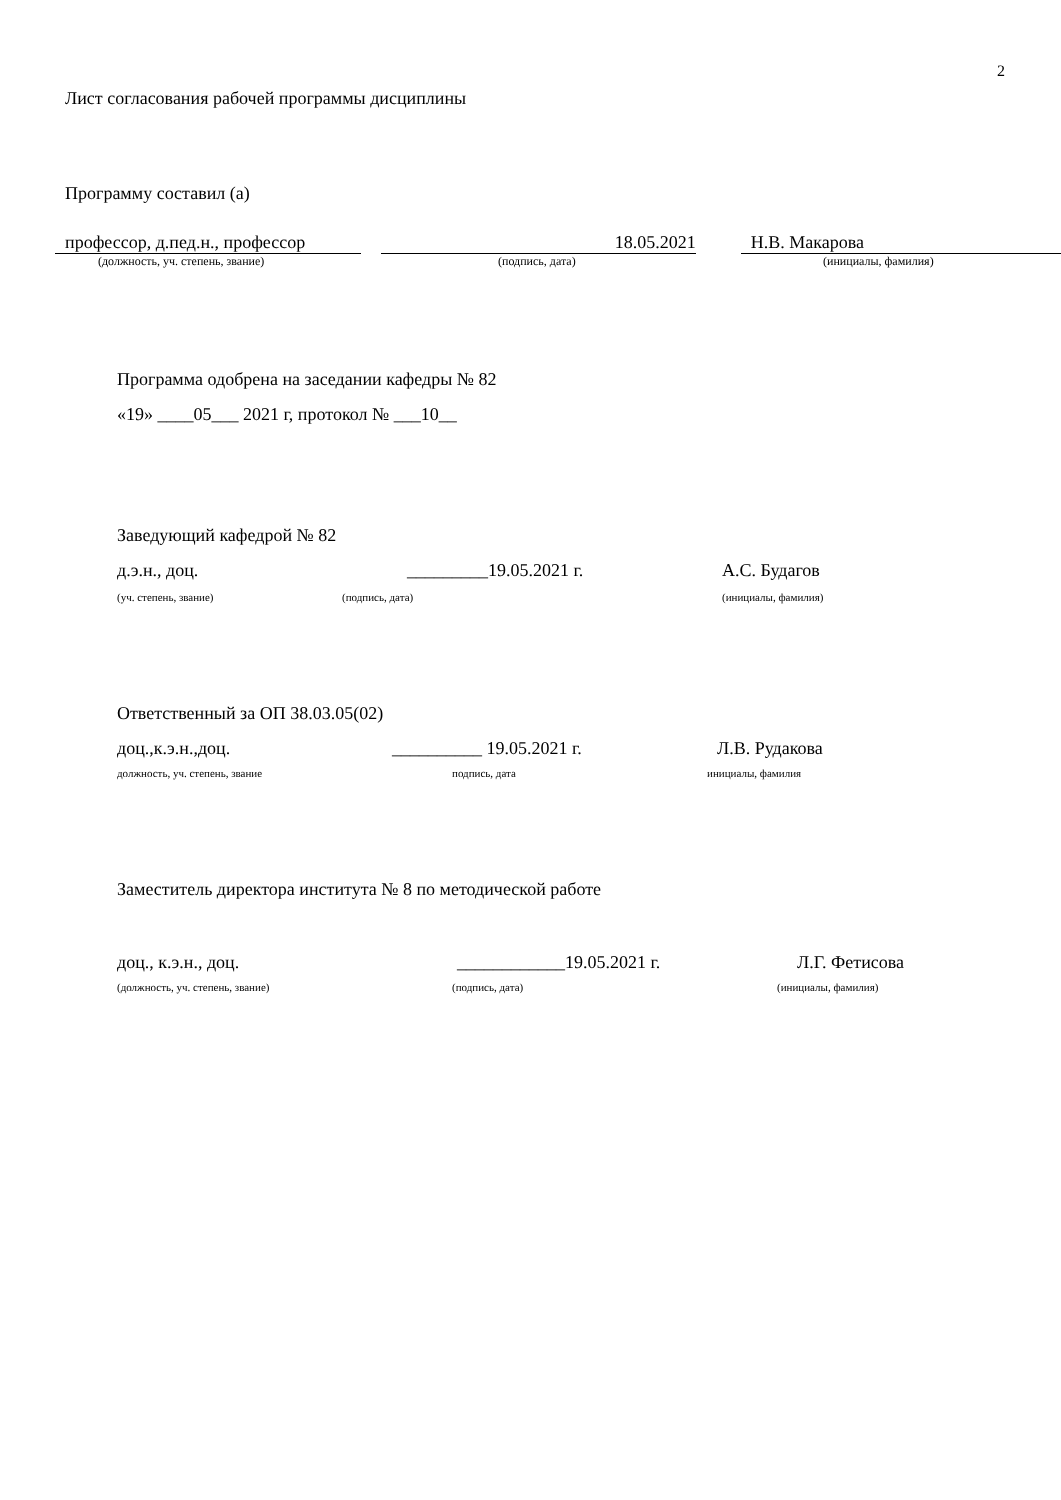2
Лист согласования рабочей программы дисциплины
Программу составил (а)
профессор, д.пед.н., профессор
18.05.2021
Н.В. Макарова
(должность, уч. степень, звание) (подпись, дата) (инициалы, фамилия)
Программа одобрена на заседании кафедры № 82
«19» ____05___ 2021 г, протокол № ___10__
Заведующий кафедрой № 82
д.э.н., доц. _________19.05.2021 г. А.С. Будагов
(уч. степень, звание) (подпись, дата) (инициалы, фамилия)
Ответственный за ОП 38.03.05(02)
доц.,к.э.н.,доц. __________ 19.05.2021 г. Л.В. Рудакова
должность, уч. степень, звание подпись, дата инициалы, фамилия
Заместитель директора института № 8 по методической работе
доц., к.э.н., доц. ____________19.05.2021 г. Л.Г. Фетисова
(должность, уч. степень, звание) (подпись, дата) (инициалы, фамилия)